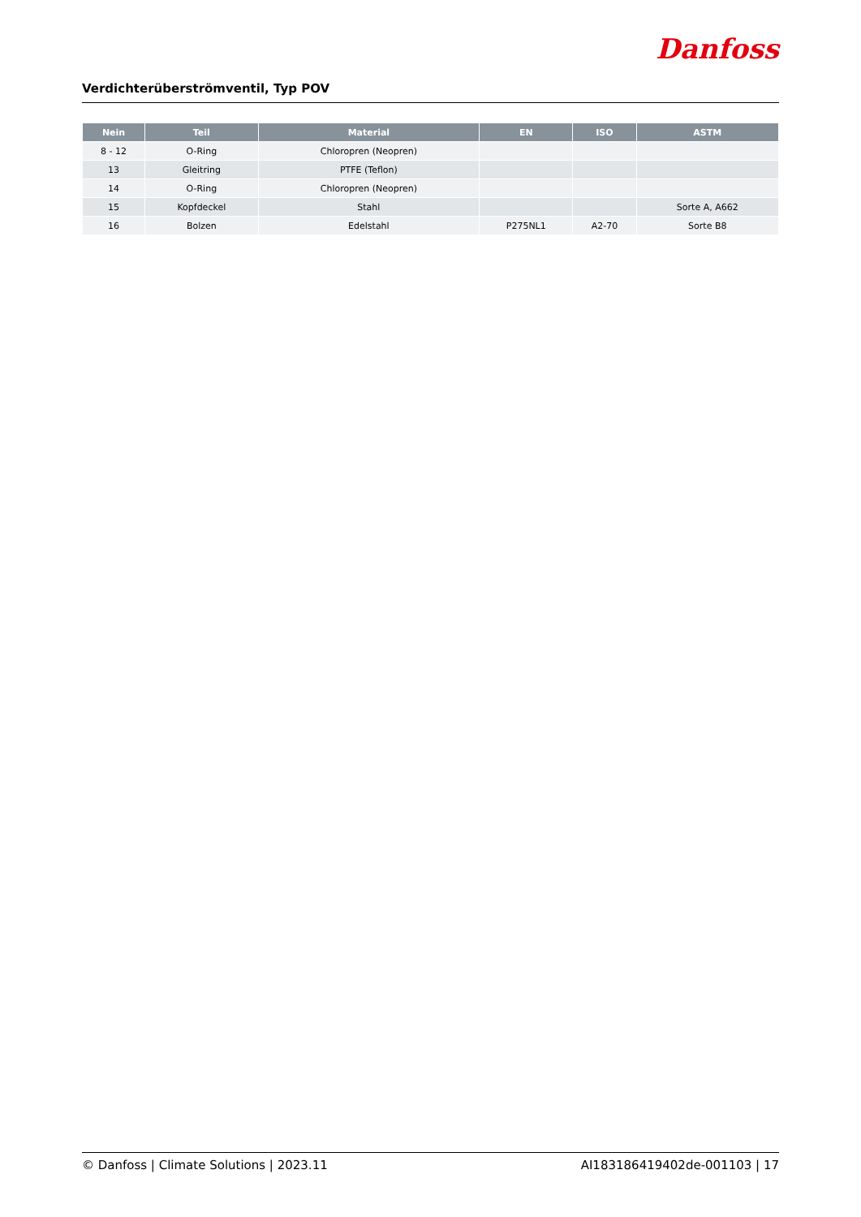Verdichterüberströmventil, Typ POV
Danfoss
| Nein | Teil | Material | EN | ISO | ASTM |
| --- | --- | --- | --- | --- | --- |
| 8 - 12 | O-Ring | Chloropren (Neopren) | | | |
| 13 | Gleitring | PTFE (Teflon) | | | |
| 14 | O-Ring | Chloropren (Neopren) | | | |
| 15 | Kopfdeckel | Stahl | | | Sorte A, A662 |
| 16 | Bolzen | Edelstahl | P275NL1 | A2-70 | Sorte B8 |
© Danfoss | Climate Solutions | 2023.11 AI183186419402de-001103 | 17